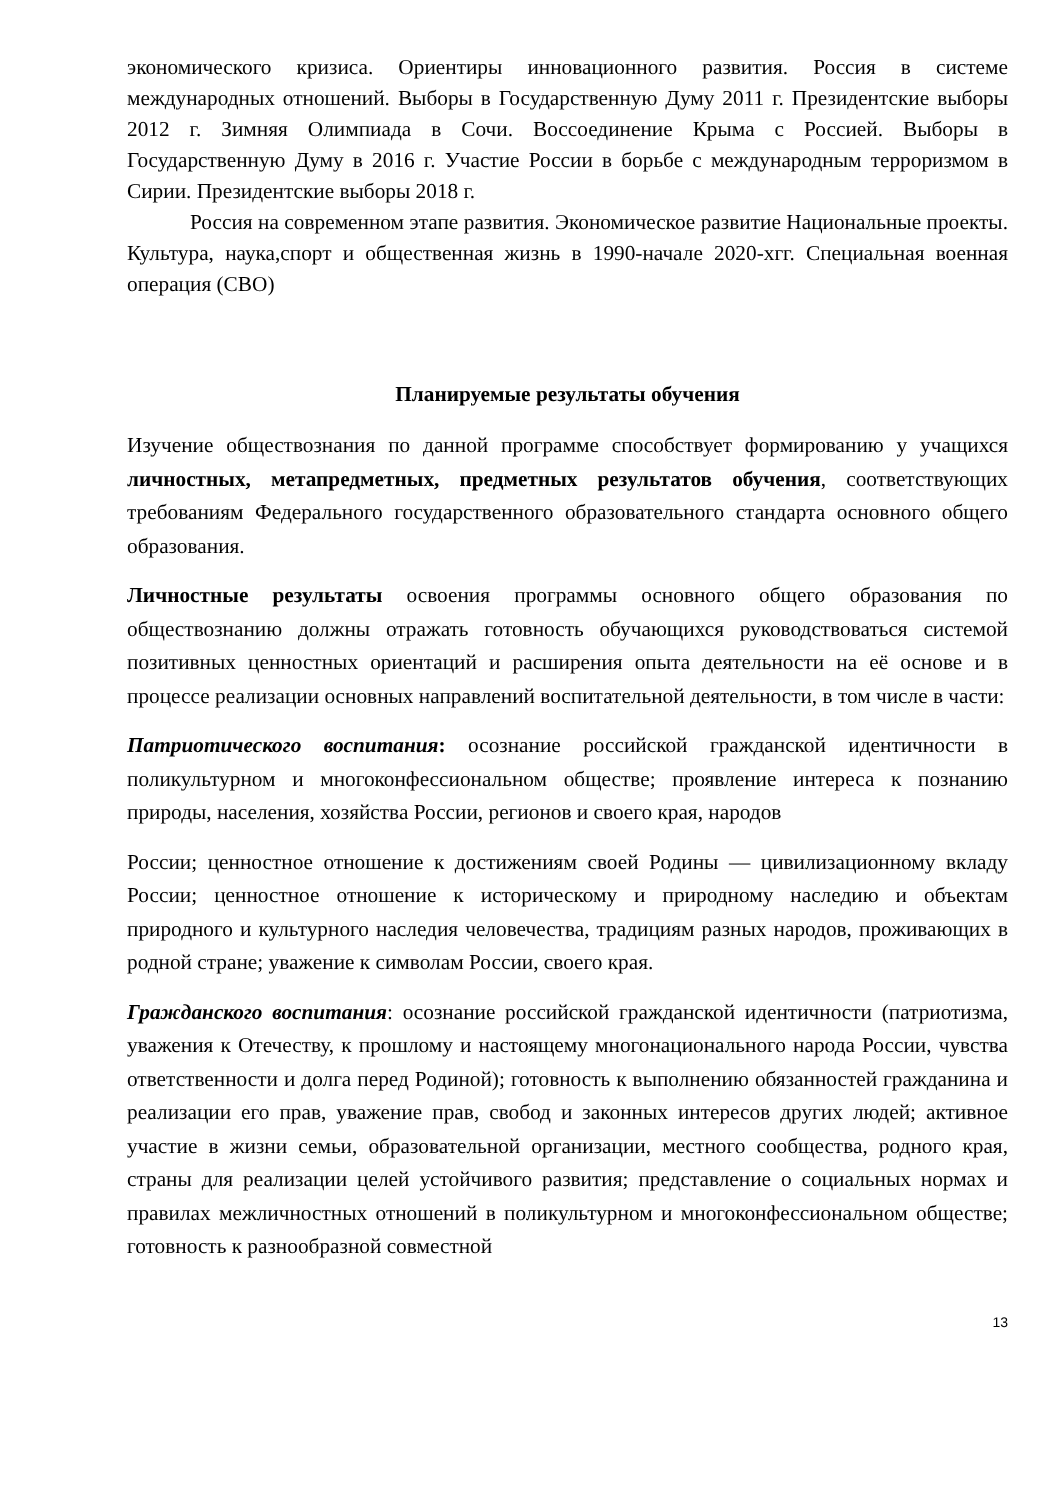экономического кризиса. Ориентиры инновационного развития. Россия в системе международных отношений. Выборы в Государственную Думу 2011 г. Президентские выборы 2012 г. Зимняя Олимпиада в Сочи. Воссоединение Крыма с Россией. Выборы в Государственную Думу в 2016 г. Участие России в борьбе с международным терроризмом в Сирии. Президентские выборы 2018 г.
Россия на современном этапе развития. Экономическое развитие Национальные проекты. Культура, наука,спорт и общественная жизнь в 1990-начале 2020-хгг. Специальная военная операция (СВО)
Планируемые результаты обучения
Изучение обществознания по данной программе способствует формированию у учащихся личностных, метапредметных, предметных результатов обучения, соответствующих требованиям Федерального государственного образовательного стандарта основного общего образования.
Личностные результаты освоения программы основного общего образования по обществознанию должны отражать готовность обучающихся руководствоваться системой позитивных ценностных ориентаций и расширения опыта деятельности на её основе и в процессе реализации основных направлений воспитательной деятельности, в том числе в части:
Патриотического воспитания: осознание российской гражданской идентичности в поликультурном и многоконфессиональном обществе; проявление интереса к познанию природы, населения, хозяйства России, регионов и своего края, народов
России; ценностное отношение к достижениям своей Родины — цивилизационному вкладу России; ценностное отношение к историческому и природному наследию и объектам природного и культурного наследия человечества, традициям разных народов, проживающих в родной стране; уважение к символам России, своего края.
Гражданского воспитания: осознание российской гражданской идентичности (патриотизма, уважения к Отечеству, к прошлому и настоящему многонационального народа России, чувства ответственности и долга перед Родиной); готовность к выполнению обязанностей гражданина и реализации его прав, уважение прав, свобод и законных интересов других людей; активное участие в жизни семьи, образовательной организации, местного сообщества, родного края, страны для реализации целей устойчивого развития; представление о социальных нормах и правилах межличностных отношений в поликультурном и многоконфессиональном обществе; готовность к разнообразной совместной
13